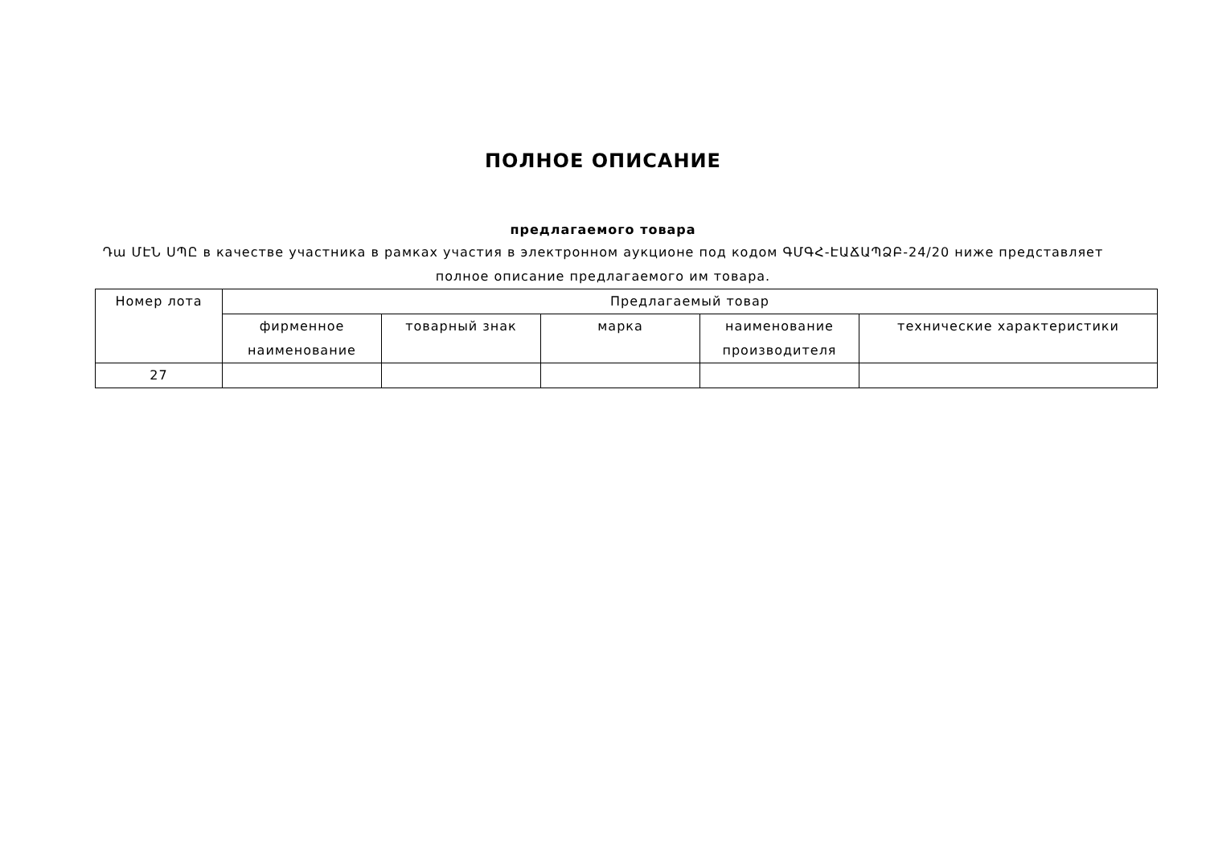ПОЛНОЕ ОПИСАНИЕ
предлагаемого товара
Դա ՄԷՆ ՍՊԸ в качестве участника в рамках участия в электронном аукционе под кодом ԳՄԳՀ-ԷԱՃԱՊՁԲ-24/20 ниже представляет полное описание предлагаемого им товара.
| Номер лота | Предлагаемый товар | | | | |
| --- | --- | --- | --- | --- | --- |
| | фирменное наименование | товарный знак | марка | наименование производителя | технические характеристики |
| 27 | | | | | |